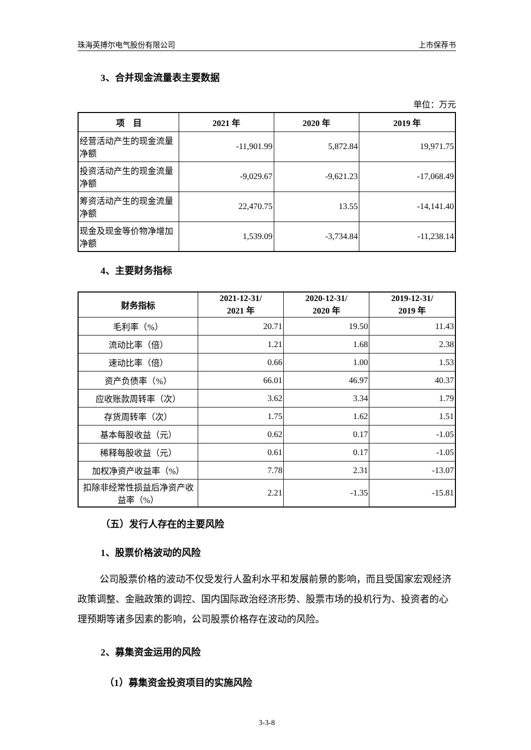珠海英搏尔电气股份有限公司 上市保荐书
3、合并现金流量表主要数据
单位：万元
| 项 目 | 2021 年 | 2020 年 | 2019 年 |
| --- | --- | --- | --- |
| 经营活动产生的现金流量净额 | -11,901.99 | 5,872.84 | 19,971.75 |
| 投资活动产生的现金流量净额 | -9,029.67 | -9,621.23 | -17,068.49 |
| 筹资活动产生的现金流量净额 | 22,470.75 | 13.55 | -14,141.40 |
| 现金及现金等价物净增加净额 | 1,539.09 | -3,734.84 | -11,238.14 |
4、主要财务指标
| 财务指标 | 2021-12-31/ 2021 年 | 2020-12-31/ 2020 年 | 2019-12-31/ 2019 年 |
| --- | --- | --- | --- |
| 毛利率（%） | 20.71 | 19.50 | 11.43 |
| 流动比率（倍） | 1.21 | 1.68 | 2.38 |
| 速动比率（倍） | 0.66 | 1.00 | 1.53 |
| 资产负债率（%） | 66.01 | 46.97 | 40.37 |
| 应收账款周转率（次） | 3.62 | 3.34 | 1.79 |
| 存货周转率（次） | 1.75 | 1.62 | 1.51 |
| 基本每股收益（元） | 0.62 | 0.17 | -1.05 |
| 稀释每股收益（元） | 0.61 | 0.17 | -1.05 |
| 加权净资产收益率（%） | 7.78 | 2.31 | -13.07 |
| 扣除非经常性损益后净资产收益率（%） | 2.21 | -1.35 | -15.81 |
（五）发行人存在的主要风险
1、股票价格波动的风险
公司股票价格的波动不仅受发行人盈利水平和发展前景的影响，而且受国家宏观经济政策调整、金融政策的调控、国内国际政治经济形势、股票市场的投机行为、投资者的心理预期等诸多因素的影响，公司股票价格存在波动的风险。
2、募集资金运用的风险
（1）募集资金投资项目的实施风险
3-3-8